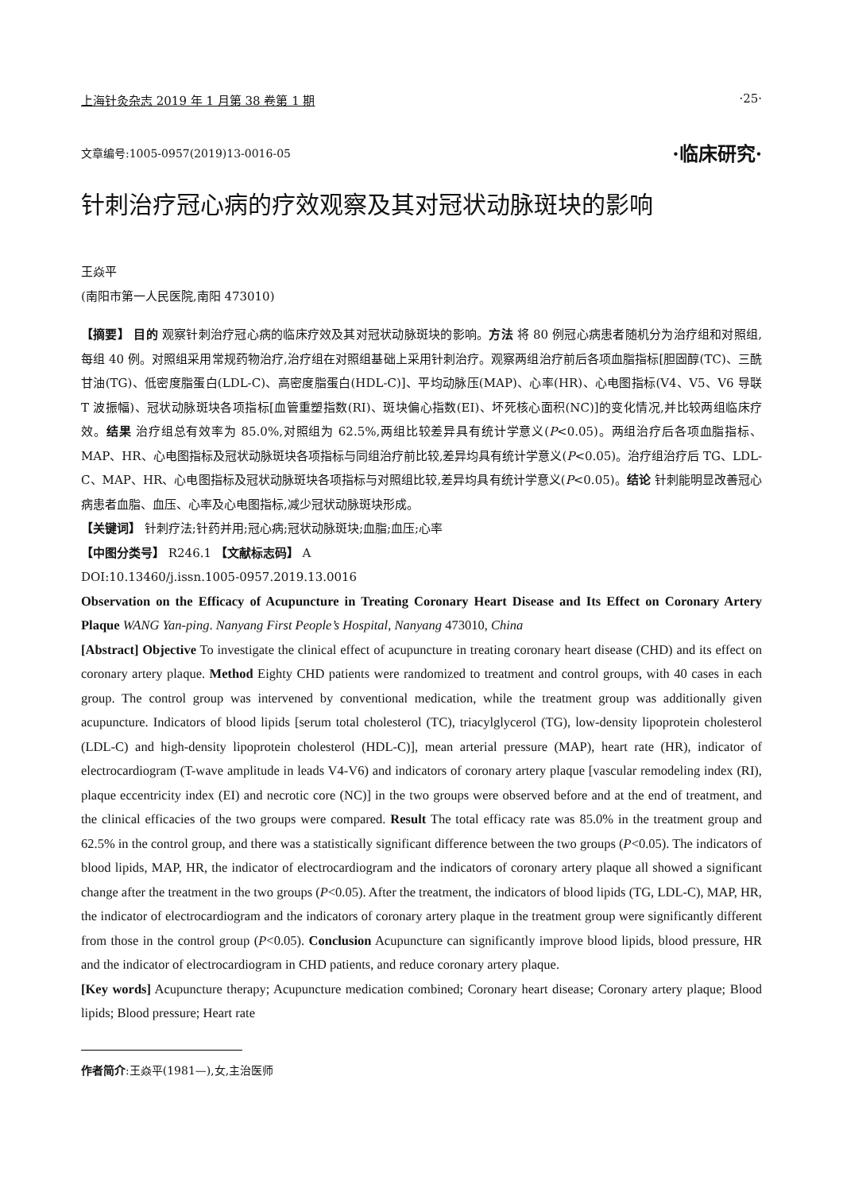上海针灸杂志 2019 年 1 月第 38 卷第 1 期 ·25·
文章编号:1005-0957(2019)13-0016-05 ·临床研究·
针刺治疗冠心病的疗效观察及其对冠状动脉斑块的影响
王焱平
(南阳市第一人民医院,南阳 473010)
【摘要】 目的 观察针刺治疗冠心病的临床疗效及其对冠状动脉斑块的影响。方法 将 80 例冠心病患者随机分为治疗组和对照组,每组 40 例。对照组采用常规药物治疗,治疗组在对照组基础上采用针刺治疗。观察两组治疗前后各项血脂指标[胆固醇(TC)、三酰甘油(TG)、低密度脂蛋白(LDL-C)、高密度脂蛋白(HDL-C)]、平均动脉压(MAP)、心率(HR)、心电图指标(V4、V5、V6 导联 T 波振幅)、冠状动脉斑块各项指标[血管重塑指数(RI)、斑块偏心指数(EI)、坏死核心面积(NC)]的变化情况,并比较两组临床疗效。结果 治疗组总有效率为 85.0%,对照组为 62.5%,两组比较差异具有统计学意义(P<0.05)。两组治疗后各项血脂指标、MAP、HR、心电图指标及冠状动脉斑块各项指标与同组治疗前比较,差异均具有统计学意义(P<0.05)。治疗组治疗后 TG、LDL-C、MAP、HR、心电图指标及冠状动脉斑块各项指标与对照组比较,差异均具有统计学意义(P<0.05)。结论 针刺能明显改善冠心病患者血脂、血压、心率及心电图指标,减少冠状动脉斑块形成。
【关键词】 针刺疗法;针药并用;冠心病;冠状动脉斑块;血脂;血压;心率
【中图分类号】 R246.1 【文献标志码】 A
DOI:10.13460/j.issn.1005-0957.2019.13.0016
Observation on the Efficacy of Acupuncture in Treating Coronary Heart Disease and Its Effect on Coronary Artery Plaque WANG Yan-ping. Nanyang First People’s Hospital, Nanyang 473010, China
[Abstract] Objective To investigate the clinical effect of acupuncture in treating coronary heart disease (CHD) and its effect on coronary artery plaque. Method Eighty CHD patients were randomized to treatment and control groups, with 40 cases in each group. The control group was intervened by conventional medication, while the treatment group was additionally given acupuncture. Indicators of blood lipids [serum total cholesterol (TC), triacylglycerol (TG), low-density lipoprotein cholesterol (LDL-C) and high-density lipoprotein cholesterol (HDL-C)], mean arterial pressure (MAP), heart rate (HR), indicator of electrocardiogram (T-wave amplitude in leads V4-V6) and indicators of coronary artery plaque [vascular remodeling index (RI), plaque eccentricity index (EI) and necrotic core (NC)] in the two groups were observed before and at the end of treatment, and the clinical efficacies of the two groups were compared. Result The total efficacy rate was 85.0% in the treatment group and 62.5% in the control group, and there was a statistically significant difference between the two groups (P<0.05). The indicators of blood lipids, MAP, HR, the indicator of electrocardiogram and the indicators of coronary artery plaque all showed a significant change after the treatment in the two groups (P<0.05). After the treatment, the indicators of blood lipids (TG, LDL-C), MAP, HR, the indicator of electrocardiogram and the indicators of coronary artery plaque in the treatment group were significantly different from those in the control group (P<0.05). Conclusion Acupuncture can significantly improve blood lipids, blood pressure, HR and the indicator of electrocardiogram in CHD patients, and reduce coronary artery plaque.
[Key words] Acupuncture therapy; Acupuncture medication combined; Coronary heart disease; Coronary artery plaque; Blood lipids; Blood pressure; Heart rate
作者简介:王焱平(1981—),女,主治医师